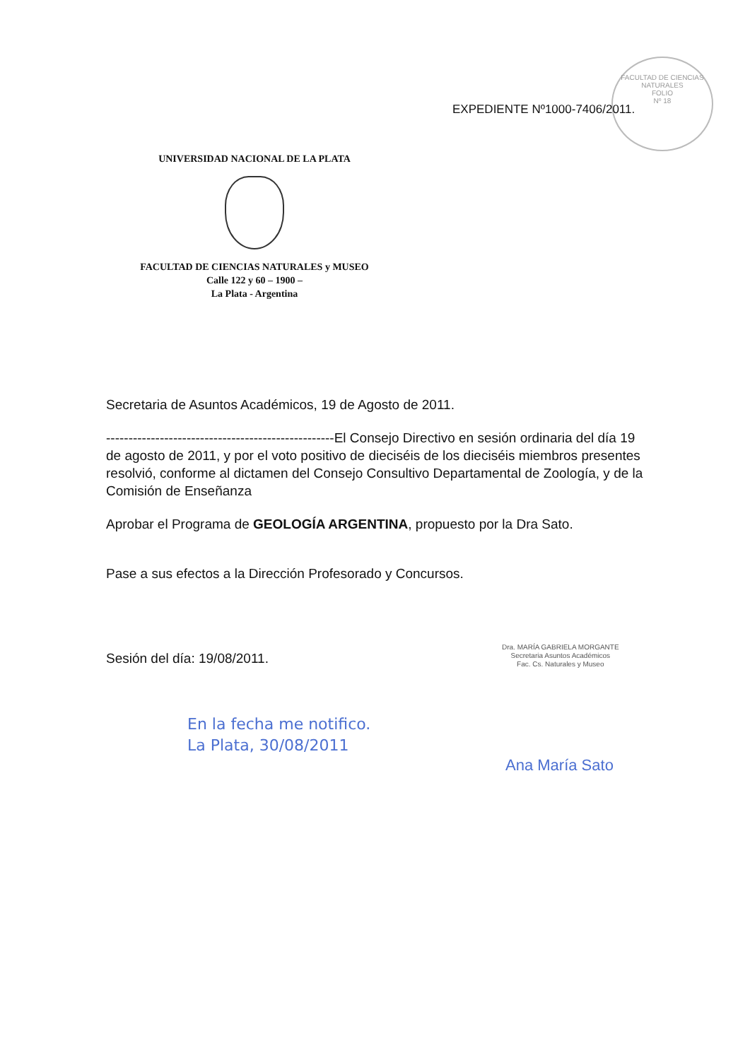FACULTAD DE CIENCIAS NATURALES
FOLIO
Nº 18
EXPEDIENTE Nº1000-7406/2011.
UNIVERSIDAD NACIONAL DE LA PLATA
FACULTAD DE CIENCIAS NATURALES y MUSEO
Calle 122 y 60 – 1900 –
La Plata - Argentina
Secretaria de Asuntos Académicos, 19 de Agosto de 2011.
---------------------------------------------------El Consejo Directivo en sesión ordinaria del día 19 de agosto de 2011, y por el voto positivo de dieciséis de los dieciséis miembros presentes resolvió, conforme al dictamen del Consejo Consultivo Departamental de Zoología, y de la Comisión de Enseñanza
Aprobar el Programa de GEOLOGÍA ARGENTINA, propuesto por la Dra Sato.
Pase a sus efectos a la Dirección Profesorado y Concursos.
Sesión del día: 19/08/2011.
Dra. MARÍA GABRIELA MORGANTE
Secretaria Asuntos Académicos
Fac. Cs. Naturales y Museo
En la fecha me notifico.
La Plata, 30/08/2011
Ana María Sato